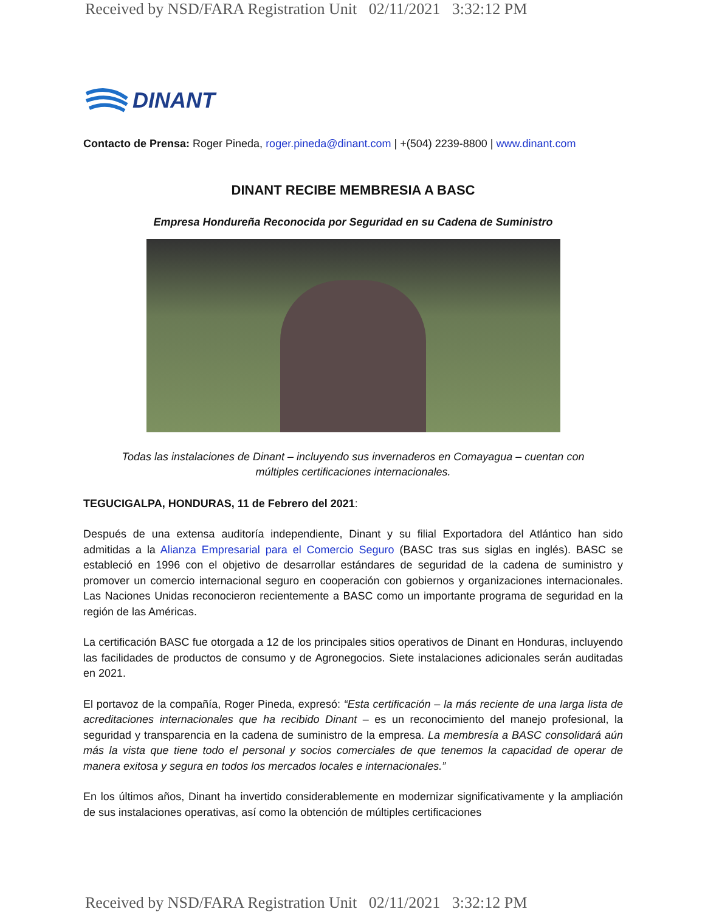Received by NSD/FARA Registration Unit 02/11/2021 3:32:12 PM
DINANT
Contacto de Prensa: Roger Pineda, roger.pineda@dinant.com | +(504) 2239-8800 | www.dinant.com
DINANT RECIBE MEMBRESIA A BASC
Empresa Hondureña Reconocida por Seguridad en su Cadena de Suministro
Todas las instalaciones de Dinant – incluyendo sus invernaderos en Comayagua – cuentan con múltiples certificaciones internacionales.
TEGUCIGALPA, HONDURAS, 11 de Febrero del 2021:
Después de una extensa auditoría independiente, Dinant y su filial Exportadora del Atlántico han sido admitidas a la Alianza Empresarial para el Comercio Seguro (BASC tras sus siglas en inglés). BASC se estableció en 1996 con el objetivo de desarrollar estándares de seguridad de la cadena de suministro y promover un comercio internacional seguro en cooperación con gobiernos y organizaciones internacionales. Las Naciones Unidas reconocieron recientemente a BASC como un importante programa de seguridad en la región de las Américas.
La certificación BASC fue otorgada a 12 de los principales sitios operativos de Dinant en Honduras, incluyendo las facilidades de productos de consumo y de Agronegocios. Siete instalaciones adicionales serán auditadas en 2021.
El portavoz de la compañía, Roger Pineda, expresó: “Esta certificación – la más reciente de una larga lista de acreditaciones internacionales que ha recibido Dinant – es un reconocimiento del manejo profesional, la seguridad y transparencia en la cadena de suministro de la empresa. La membresía a BASC consolidará aún más la vista que tiene todo el personal y socios comerciales de que tenemos la capacidad de operar de manera exitosa y segura en todos los mercados locales e internacionales.”
En los últimos años, Dinant ha invertido considerablemente en modernizar significativamente y la ampliación de sus instalaciones operativas, así como la obtención de múltiples certificaciones
Received by NSD/FARA Registration Unit 02/11/2021 3:32:12 PM